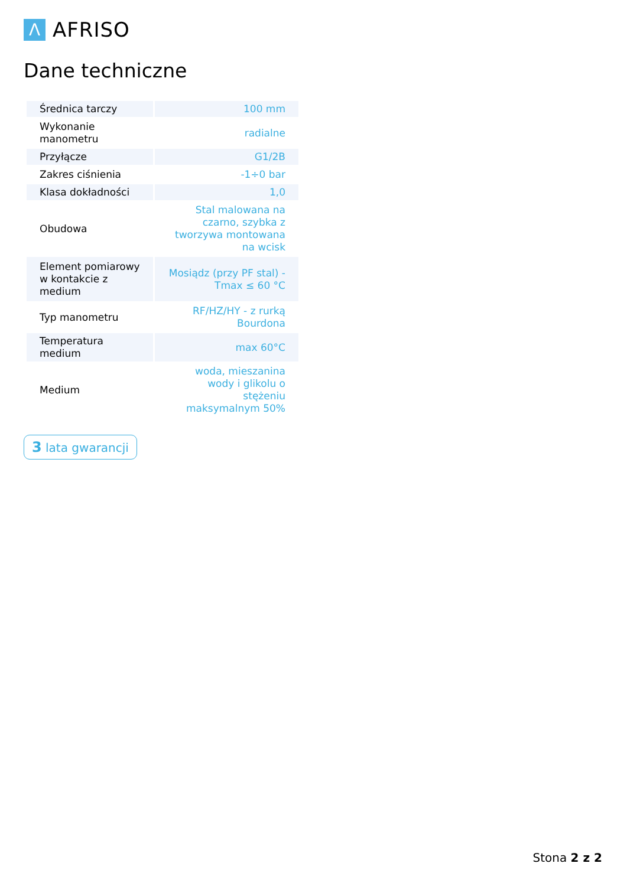Λ
AFRISO
Dane techniczne
| Średnica tarczy | 100 mm |
| Wykonanie manometru | radialne |
| Przyłącze | G1/2B |
| Zakres ciśnienia | -1÷0 bar |
| Klasa dokładności | 1,0 |
| Obudowa | Stal malowana na czarno, szybka z tworzywa montowana na wcisk |
| Element pomiarowy w kontakcie z medium | Mosiądz (przy PF stal) - Tmax ≤ 60 °C |
| Typ manometru | RF/HZ/HY - z rurką Bourdona |
| Temperatura medium | max 60°C |
| Medium | woda, mieszanina wody i glikolu o stężeniu maksymalnym 50% |
3 lata gwarancji
Stona 2 z 2